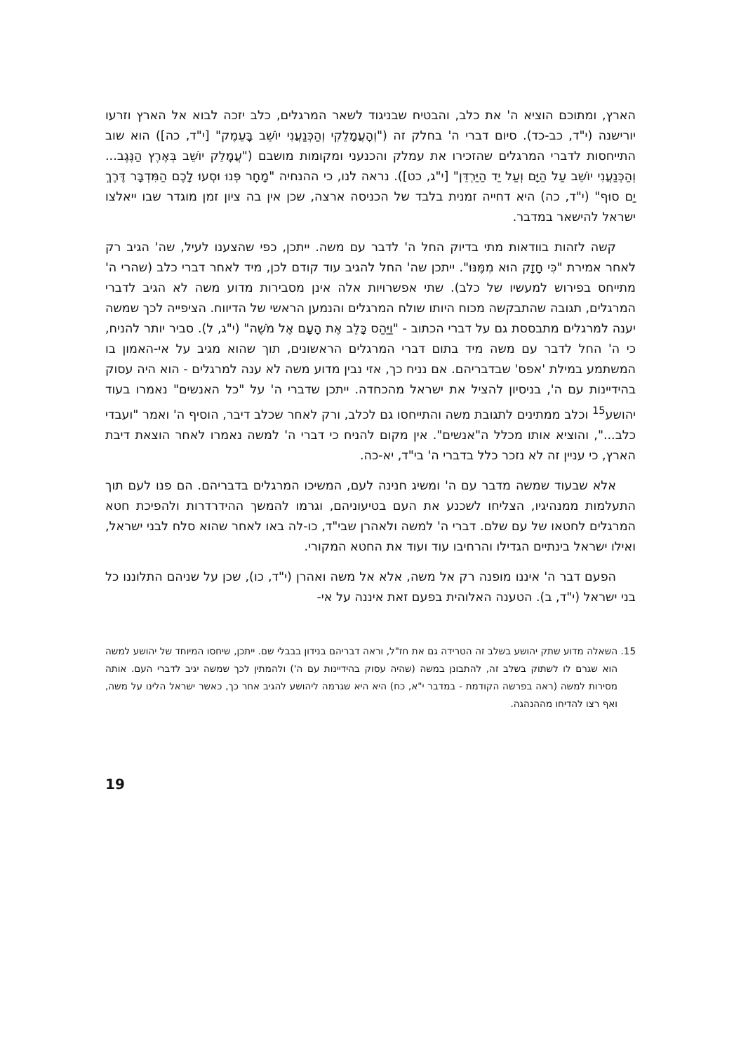הארץ, ומתוכם הוציא ה' את כלב, והבטיח שבניגוד לשאר המרגלים, כלב יזכה לבוא אל הארץ וזרעו יורישנה (י"ד, כב-כד). סיום דברי ה' בחלק זה ("וְהָעֲמָלֵקִי וְהַכְּנַעֲנִי יוֹשֵׁב בָּעֵמֶק" [י"ד, כה]) הוא שוב התייחסות לדברי המרגלים שהזכירו את עמלק והכנעני ומקומות מושבם ("עֲמָלֵק יוֹשֵׁב בְּאֶרֶץ הַנֶּגֶב... וְהַכְּנַעֲנִי יוֹשֵׁב עַל הַיָּם וְעַל יַד הַיַּרְדֵּן" [י"ג, כט]). נראה לנו, כי ההנחיה "מָחָר פְּנוּ וּסְעוּ לָכֶם הַמִּדְבָּר דֶּרֶךְ יַם סוּף" (י"ד, כה) היא דחייה זמנית בלבד של הכניסה ארצה, שכן אין בה ציון זמן מוגדר שבו ייאלצו ישראל להישאר במדבר.
קשה לזהות בוודאות מתי בדיוק החל ה' לדבר עם משה. ייתכן, כפי שהצענו לעיל, שה' הגיב רק לאחר אמירת "כִּי חָזָק הוּא מִמֶּנּוּ". ייתכן שה' החל להגיב עוד קודם לכן, מיד לאחר דברי כלב (שהרי ה' מתייחס בפירוש למעשיו של כלב). שתי אפשרויות אלה אינן מסבירות מדוע משה לא הגיב לדברי המרגלים, תגובה שהתבקשה מכוח היותו שולח המרגלים והנמען הראשי של הדיווח. הציפייה לכך שמשה יענה למרגלים מתבססת גם על דברי הכתוב - "וַיַּהַס כָּלֵב אֶת הָעָם אֶל מֹשֶׁה" (י"ג, ל). סביר יותר להניח, כי ה' החל לדבר עם משה מיד בתום דברי המרגלים הראשונים, תוך שהוא מגיב על אי-האמון בו המשתמע במילת 'אפס' שבדבריהם. אם נניח כך, אזי נבין מדוע משה לא ענה למרגלים - הוא היה עסוק בהידיינות עם ה', בניסיון להציל את ישראל מהכחדה. ייתכן שדברי ה' על "כל האנשים" נאמרו בעוד יהושע<sup>15</sup> וכלב ממתינים לתגובת משה והתייחסו גם לכלב, ורק לאחר שכלב דיבר, הוסיף ה' ואמר "ועבדי כלב...", והוציא אותו מכלל ה"אנשים". אין מקום להניח כי דברי ה' למשה נאמרו לאחר הוצאת דיבת הארץ, כי עניין זה לא נזכר כלל בדברי ה' בי"ד, יא-כה.
אלא שבעוד שמשה מדבר עם ה' ומשיג חנינה לעם, המשיכו המרגלים בדבריהם. הם פנו לעם תוך התעלמות ממנהיגיו, הצליחו לשכנע את העם בטיעוניהם, וגרמו להמשך ההידרדרות ולהפיכת חטא המרגלים לחטאו של עם שלם. דברי ה' למשה ולאהרן שבי"ד, כו-לה באו לאחר שהוא סלח לבני ישראל, ואילו ישראל בינתיים הגדילו והרחיבו עוד ועוד את החטא המקורי.
הפעם דבר ה' איננו מופנה רק אל משה, אלא אל משה ואהרן (י"ד, כו), שכן על שניהם התלוננו כל בני ישראל (י"ד, ב). הטענה האלוהית בפעם זאת איננה על אי-
15. השאלה מדוע שתק יהושע בשלב זה הטרידה גם את חז"ל, וראה דבריהם בנידון בבבלי שם. ייתכן, שיחסו המיוחד של יהושע למשה הוא שגרם לו לשתוק בשלב זה, להתבונן במשה (שהיה עסוק בהידיינות עם ה') ולהמתין לכך שמשה יגיב לדברי העם. אותה מסירות למשה (ראה בפרשה הקודמת - במדבר י"א, כח) היא היא שגרמה ליהושע להגיב אחר כך, כאשר ישראל הלינו על משה, ואף רצו להדיחו מההנהגה.
19